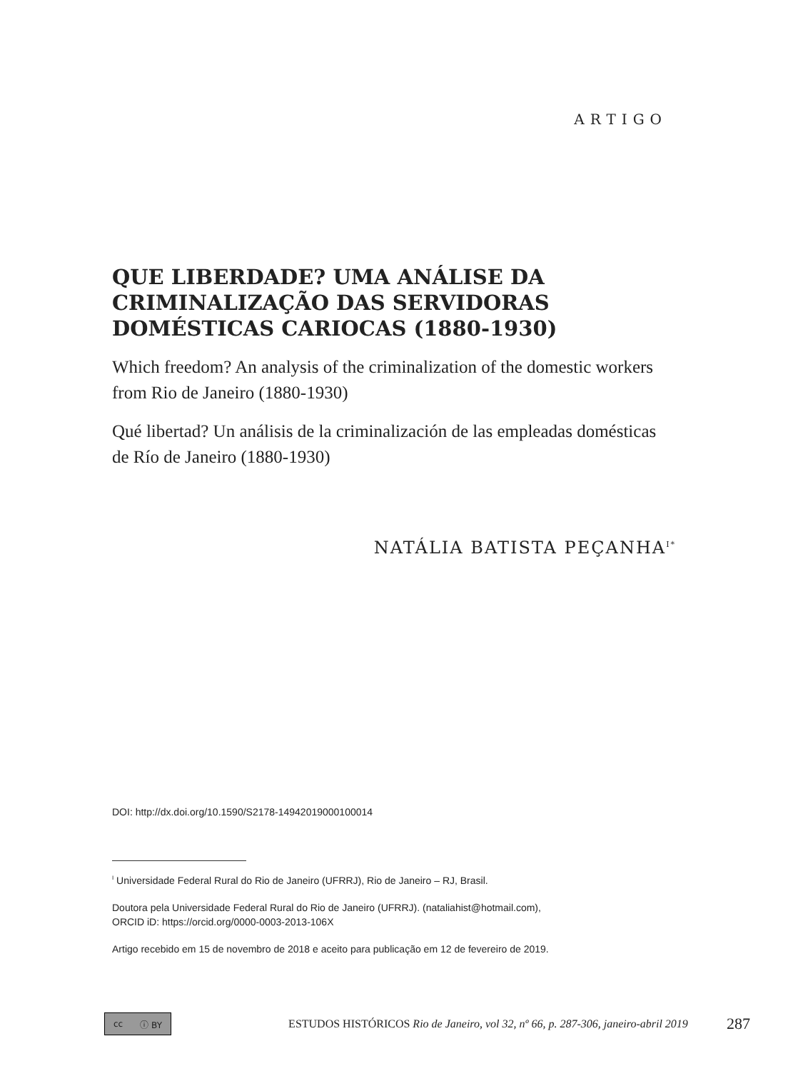ARTIGO
QUE LIBERDADE? UMA ANÁLISE DA CRIMINALIZAÇÃO DAS SERVIDORAS DOMÉSTICAS CARIOCAS (1880-1930)
Which freedom? An analysis of the criminalization of the domestic workers from Rio de Janeiro (1880-1930)
Qué libertad? Un análisis de la criminalización de las empleadas domésticas de Río de Janeiro (1880-1930)
NATÁLIA BATISTA PEÇANHA<sup>I*</sup>
DOI: http://dx.doi.org/10.1590/S2178-14942019000100014
<sup>I</sup> Universidade Federal Rural do Rio de Janeiro (UFRRJ), Rio de Janeiro – RJ, Brasil.
Doutora pela Universidade Federal Rural do Rio de Janeiro (UFRRJ). (nataliahist@hotmail.com),
ORCID iD: https://orcid.org/0000-0003-2013-106X
Artigo recebido em 15 de novembro de 2018 e aceito para publicação em 12 de fevereiro de 2019.
cc ⓘ BY
ESTUDOS HISTÓRICOS Rio de Janeiro, vol 32, nº 66, p. 287-306, janeiro-abril 2019
287